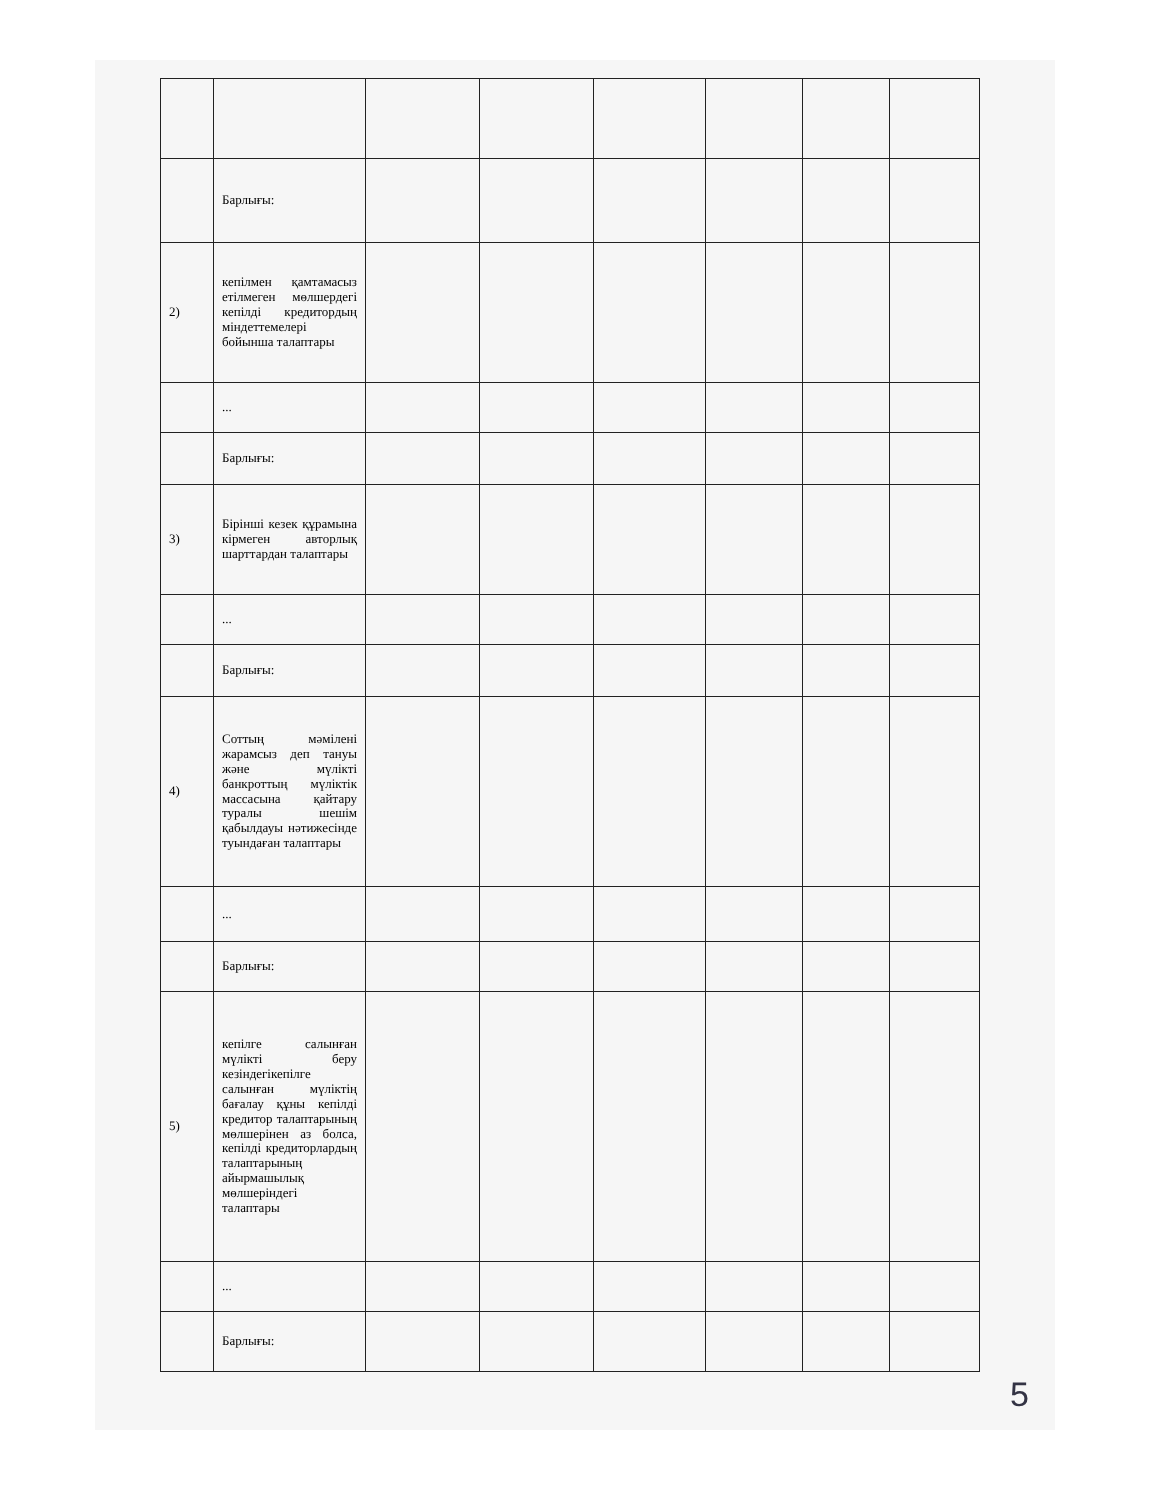| | Барлығы: | | | | | | |
| 2) | кепілмен қамтамасыз етілмеген мөлшердегі кепілді кредитордың міндеттемелері бойынша талаптары | | | | | | |
| | ... | | | | | | |
| | Барлығы: | | | | | | |
| 3) | Бірінші кезек құрамына кірмеген авторлық шарттардан талаптары | | | | | | |
| | ... | | | | | | |
| | Барлығы: | | | | | | |
| 4) | Соттың мәмілені жарамсыз деп тануы және мүлікті банкроттың мүліктік массасына қайтару туралы шешім қабылдауы нәтижесінде туындаған талаптары | | | | | | |
| | ... | | | | | | |
| | Барлығы: | | | | | | |
| 5) | кепілге салынған мүлікті беру кезіндегікепілге салынған мүліктің бағалау құны кепілді кредитор талаптарының мөлшерінен аз болса, кепілді кредиторлардың талаптарының айырмашылық мөлшеріндегі талаптары | | | | | | |
| | ... | | | | | | |
| | Барлығы: | | | | | | |
5